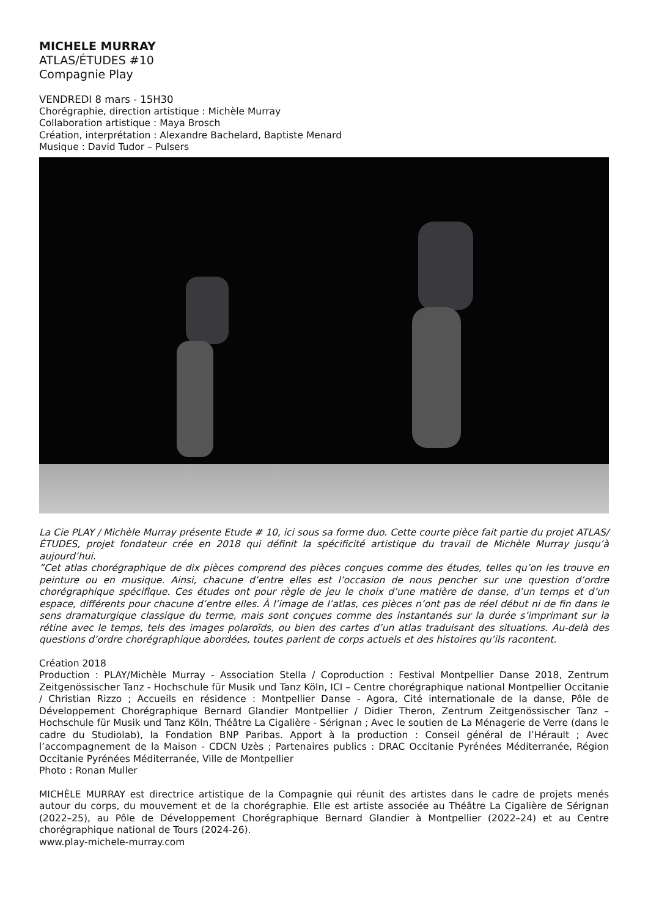MICHELE MURRAY
ATLAS/ÉTUDES #10
Compagnie Play
VENDREDI 8 mars - 15H30
Chorégraphie, direction artistique : Michèle Murray
Collaboration artistique : Maya Brosch
Création, interprétation : Alexandre Bachelard, Baptiste Menard
Musique : David Tudor – Pulsers
La Cie PLAY / Michèle Murray présente Etude # 10, ici sous sa forme duo. Cette courte pièce fait partie du projet ATLAS/ÉTUDES, projet fondateur crée en 2018 qui définit la spécificité artistique du travail de Michèle Murray jusqu’à aujourd’hui.
”Cet atlas chorégraphique de dix pièces comprend des pièces conçues comme des études, telles qu’on les trouve en peinture ou en musique. Ainsi, chacune d’entre elles est l’occasion de nous pencher sur une question d’ordre chorégraphique spécifique. Ces études ont pour règle de jeu le choix d’une matière de danse, d’un temps et d’un espace, différents pour chacune d’entre elles. À l’image de l’atlas, ces pièces n’ont pas de réel début ni de fin dans le sens dramaturgique classique du terme, mais sont conçues comme des instantanés sur la durée s’imprimant sur la rétine avec le temps, tels des images polaroïds, ou bien des cartes d’un atlas traduisant des situations. Au-delà des questions d’ordre chorégraphique abordées, toutes parlent de corps actuels et des histoires qu’ils racontent.
Création 2018
Production : PLAY/Michèle Murray - Association Stella / Coproduction : Festival Montpellier Danse 2018, Zentrum Zeitgenössischer Tanz - Hochschule für Musik und Tanz Köln, ICI – Centre chorégraphique national Montpellier Occitanie / Christian Rizzo ; Accueils en résidence : Montpellier Danse - Agora, Cité internationale de la danse, Pôle de Développement Chorégraphique Bernard Glandier Montpellier / Didier Theron, Zentrum Zeitgenössischer Tanz – Hochschule für Musik und Tanz Köln, Théâtre La Cigalière - Sérignan ; Avec le soutien de La Ménagerie de Verre (dans le cadre du Studiolab), la Fondation BNP Paribas. Apport à la production : Conseil général de l’Hérault ; Avec l’accompagnement de la Maison - CDCN Uzès ; Partenaires publics : DRAC Occitanie Pyrénées Méditerranée, Région Occitanie Pyrénées Méditerranée, Ville de Montpellier
Photo : Ronan Muller
MICHÈLE MURRAY est directrice artistique de la Compagnie qui réunit des artistes dans le cadre de projets menés autour du corps, du mouvement et de la chorégraphie. Elle est artiste associée au Théâtre La Cigalière de Sérignan (2022–25), au Pôle de Développement Chorégraphique Bernard Glandier à Montpellier (2022–24) et au Centre chorégraphique national de Tours (2024-26).
www.play-michele-murray.com